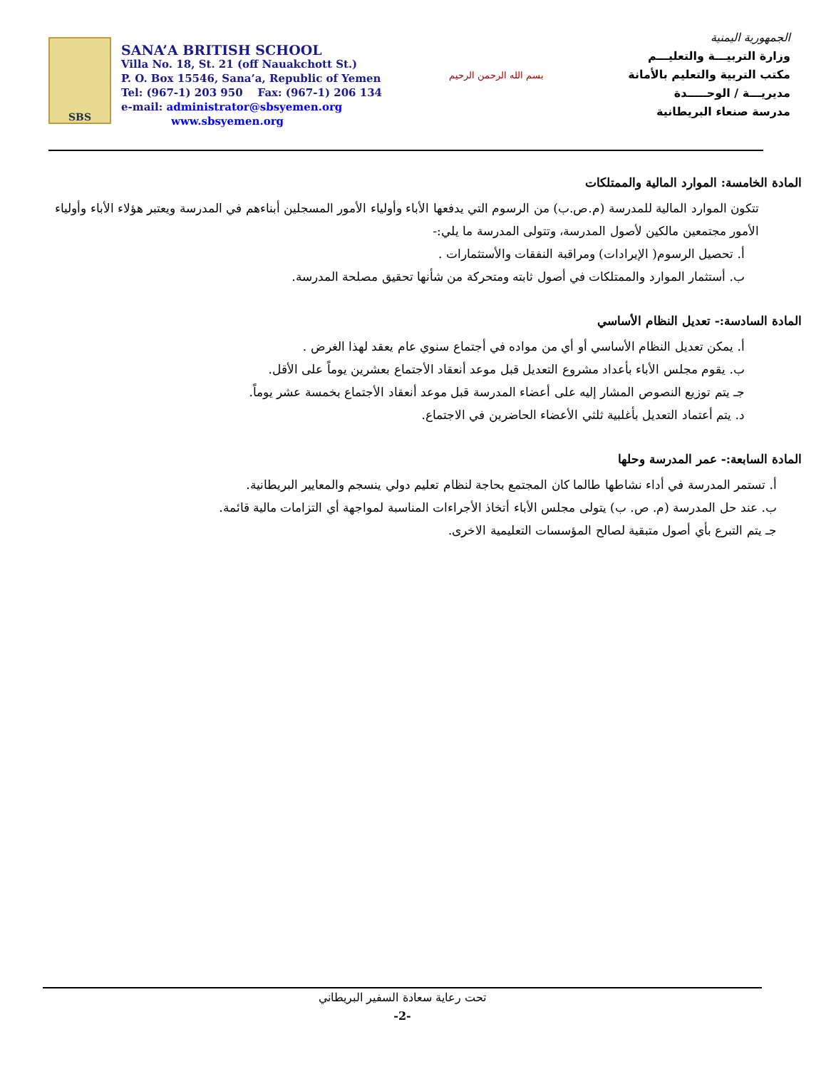SBS
SANA’A BRITISH SCHOOL
Villa No. 18, St. 21 (off Nauakchott St.)
P. O. Box 15546, Sana’a, Republic of Yemen
Tel: (967-1) 203 950 Fax: (967-1) 206 134
e-mail: administrator@sbsyemen.org
www.sbsyemen.org
بسم الله الرحمن الرحيم
الجمهورية اليمنية
وزارة التربيـــة والتعليـــم
مكتب التربية والتعليم بالأمانة
مديريـــة / الوحـــــدة
مدرسة صنعاء البريطانية
المادة الخامسة: الموارد المالية والممتلكات
تتكون الموارد المالية للمدرسة (م.ص.ب) من الرسوم التي يدفعها الأباء وأولياء الأمور المسجلين أبناءهم في المدرسة ويعتبر هؤلاء الأباء وأولياء الأمور مجتمعين مالكين لأصول المدرسة، وتتولى المدرسة ما يلي:-
أ. تحصيل الرسوم( الإيرادات) ومراقبة النفقات والأستثمارات .
ب. أستثمار الموارد والممتلكات في أصول ثابته ومتحركة من شأنها تحقيق مصلحة المدرسة.
المادة السادسة:- تعديل النظام الأساسي
أ. يمكن تعديل النظام الأساسي أو أي من مواده في أجتماع سنوي عام يعقد لهذا الغرض .
ب. يقوم مجلس الأباء بأعداد مشروع التعديل قبل موعد أنعقاد الأجتماع بعشرين يوماً على الأقل.
جـ يتم توزيع النصوص المشار إليه على أعضاء المدرسة قبل موعد أنعقاد الأجتماع بخمسة عشر يوماً.
د. يتم أعتماد التعديل بأغلبية ثلثي الأعضاء الحاضرين في الاجتماع.
المادة السابعة:- عمر المدرسة وحلها
أ. تستمر المدرسة في أداء نشاطها طالما كان المجتمع بحاجة لنظام تعليم دولي ينسجم والمعايير البريطانية.
ب. عند حل المدرسة (م. ص. ب) يتولى مجلس الأباء أتخاذ الأجراءات المناسبة لمواجهة أي التزامات مالية قائمة.
جـ يتم التبرع بأي أصول متبقية لصالح المؤسسات التعليمية الاخرى.
تحت رعاية سعادة السفير البريطاني
-2-